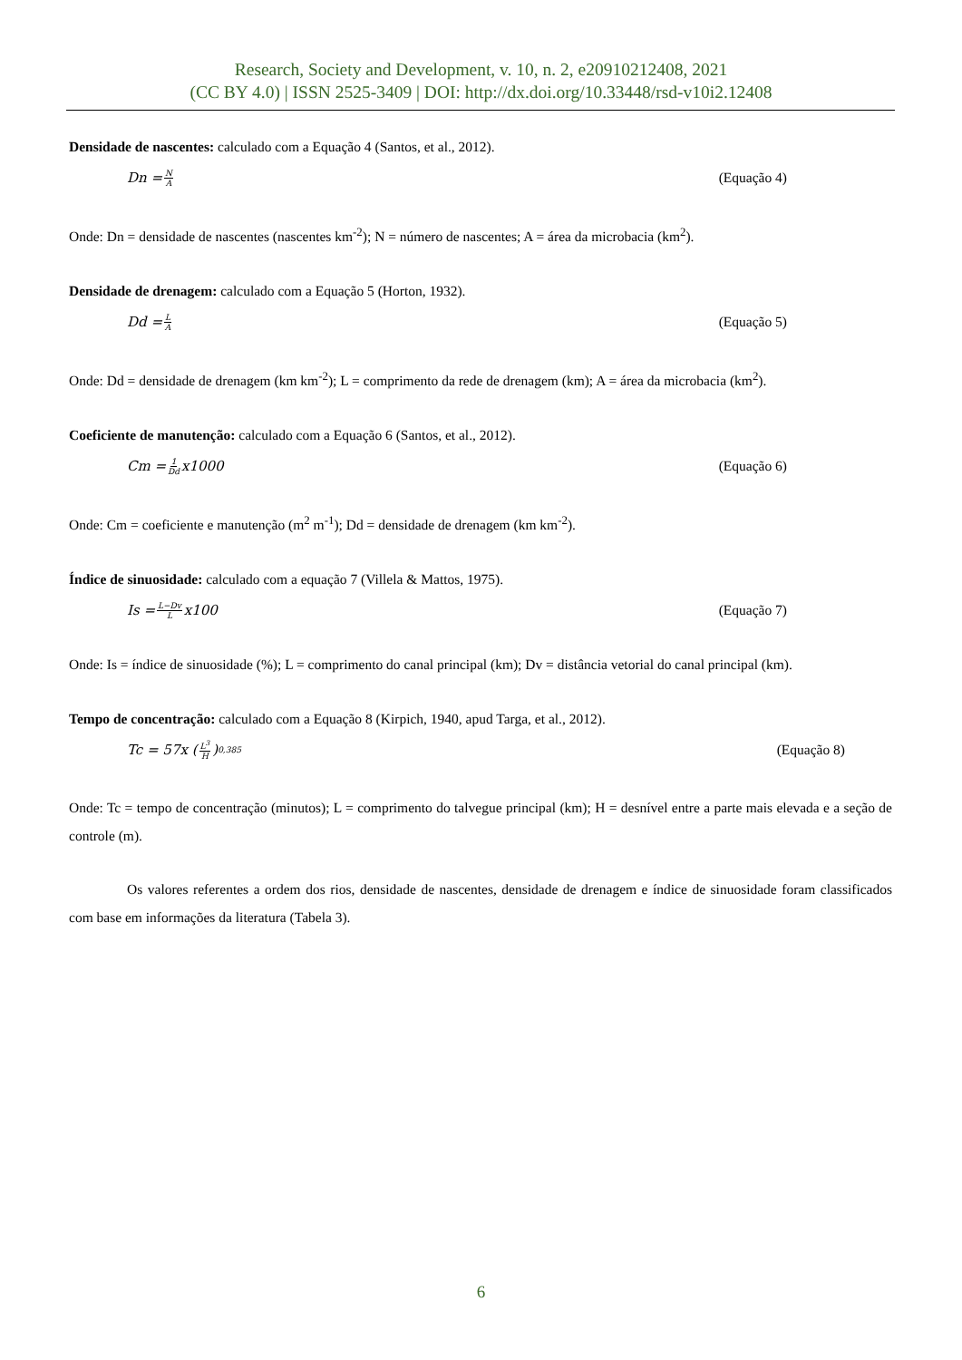Research, Society and Development, v. 10, n. 2, e20910212408, 2021
(CC BY 4.0) | ISSN 2525-3409 | DOI: http://dx.doi.org/10.33448/rsd-v10i2.12408
Densidade de nascentes: calculado com a Equação 4 (Santos, et al., 2012).
Dn = N A (Equação 4)
Onde: Dn = densidade de nascentes (nascentes km<sup>-2</sup>); N = número de nascentes; A = área da microbacia (km<sup>2</sup>).
Densidade de drenagem: calculado com a Equação 5 (Horton, 1932).
Dd = L A (Equação 5)
Onde: Dd = densidade de drenagem (km km<sup>-2</sup>); L = comprimento da rede de drenagem (km); A = área da microbacia (km<sup>2</sup>).
Coeficiente de manutenção: calculado com a Equação 6 (Santos, et al., 2012).
Cm = 1 Dd x1000 (Equação 6)
Onde: Cm = coeficiente e manutenção (m<sup>2</sup> m<sup>-1</sup>); Dd = densidade de drenagem (km km<sup>-2</sup>).
Índice de sinuosidade: calculado com a equação 7 (Villela & Mattos, 1975).
Is = L−Dv L x100 (Equação 7)
Onde: Is = índice de sinuosidade (%); L = comprimento do canal principal (km); Dv = distância vetorial do canal principal (km).
Tempo de concentração: calculado com a Equação 8 (Kirpich, 1940, apud Targa, et al., 2012).
Tc = 57x (L<sup>3</sup> H)<sup>0,385</sup> (Equação 8)
Onde: Tc = tempo de concentração (minutos); L = comprimento do talvegue principal (km); H = desnível entre a parte mais elevada e a seção de controle (m).
Os valores referentes a ordem dos rios, densidade de nascentes, densidade de drenagem e índice de sinuosidade foram classificados com base em informações da literatura (Tabela 3).
6